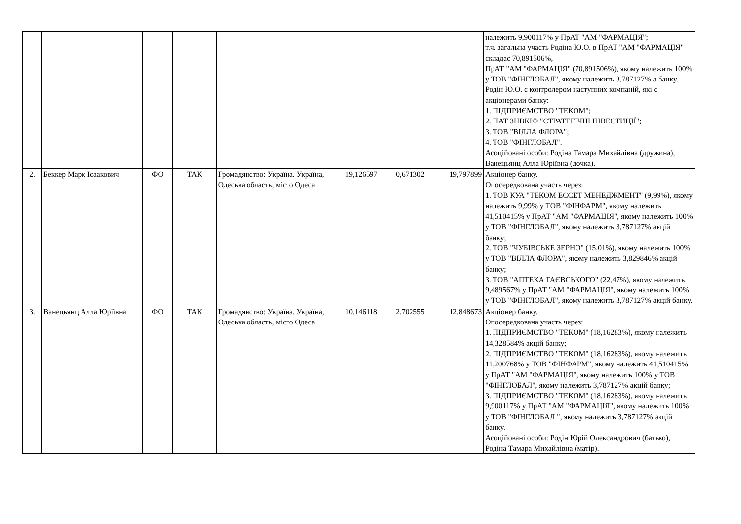| | | | | | | | | належить 9,900117% у ПрАТ "АМ "ФАРМАЦІЯ"; т.ч. загальна участь Родіна Ю.О. в ПрАТ "АМ "ФАРМАЦІЯ" складає 70,891506%, ПрАТ "АМ "ФАРМАЦІЯ" (70,891506%), якому належить 100% у ТОВ "ФІНГЛОБАЛ", якому належить 3,787127% а банку. Родін Ю.О. є контролером наступних компаній, які є акціонерами банку: 1. ПІДПРИЄМСТВО "ТЕКОМ"; 2. ПАТ ЗНВКІФ "СТРАТЕГІЧНІ ІНВЕСТИЦІЇ"; 3. ТОВ "ВІЛЛА ФЛОРА"; 4. ТОВ "ФІНГЛОБАЛ". Асоційовані особи: Родіна Тамара Михайлівна (дружина), Ванецьянц Алла Юріївна (дочка). |
| 2. | Беккер Марк Ісаакович | ФО | ТАК | Громадянство: Україна. Україна, Одеська область, місто Одеса | 19,126597 | 0,671302 | 19,797899 | Акціонер банку. Опосередкована участь через: 1. ТОВ КУА "ТЕКОМ ЕССЕТ МЕНЕДЖМЕНТ" (9,99%), якому належить 9,99% у ТОВ "ФІНФАРМ", якому належить 41,510415% у ПрАТ "АМ "ФАРМАЦІЯ", якому належить 100% у ТОВ "ФІНГЛОБАЛ", якому належить 3,787127% акцій банку; 2. ТОВ "ЧУБІВСЬКЕ ЗЕРНО" (15,01%), якому належить 100% у ТОВ "ВІЛЛА ФЛОРА", якому належить 3,829846% акцій банку; 3. ТОВ "АПТЕКА ГАЄВСЬКОГО" (22,47%), якому належить 9,489567% у ПрАТ "АМ "ФАРМАЦІЯ", якому належить 100% у ТОВ "ФІНГЛОБАЛ", якому належить 3,787127% акцій банку. |
| 3. | Ванецьянц Алла Юріївна | ФО | ТАК | Громадянство: Україна. Україна, Одеська область, місто Одеса | 10,146118 | 2,702555 | 12,848673 | Акціонер банку. Опосередкована участь через: 1. ПІДПРИЄМСТВО "ТЕКОМ" (18,16283%), якому належить 14,328584% акцій банку; 2. ПІДПРИЄМСТВО "ТЕКОМ" (18,16283%), якому належить 11,200768% у ТОВ "ФІНФАРМ", якому належить 41,510415% у ПрАТ "АМ "ФАРМАЦІЯ", якому належить 100% у ТОВ "ФІНГЛОБАЛ", якому належить 3,787127% акцій банку; 3. ПІДПРИЄМСТВО "ТЕКОМ" (18,16283%), якому належить 9,900117% у ПрАТ "АМ "ФАРМАЦІЯ", якому належить 100% у ТОВ "ФІНГЛОБАЛ ", якому належить 3,787127% акцій банку. Асоційовані особи: Родін Юрій Олександрович (батько), Родіна Тамара Михайлівна (матір). |